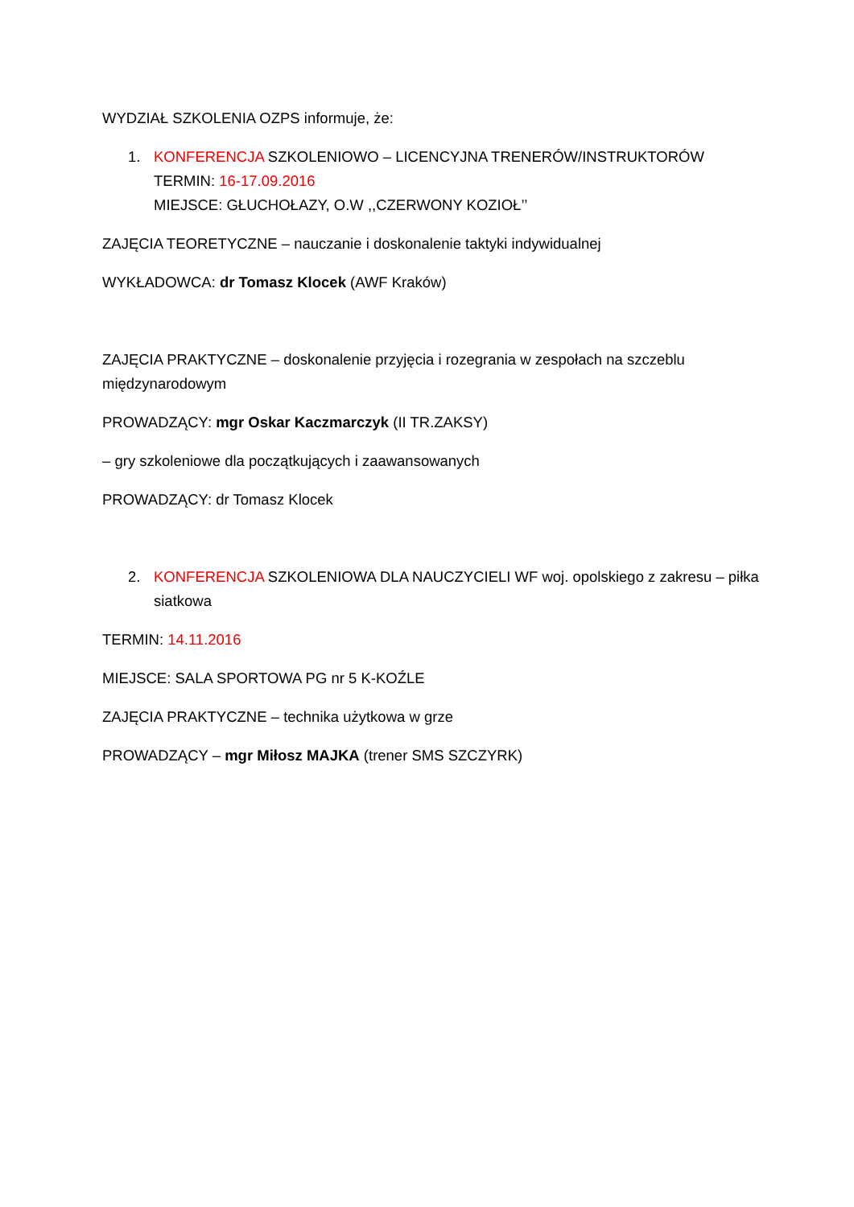WYDZIAŁ SZKOLENIA OZPS informuje, że:
1. KONFERENCJA SZKOLENIOWO – LICENCYJNA TRENERÓW/INSTRUKTORÓW
TERMIN: 16-17.09.2016
MIEJSCE: GŁUCHOŁAZY, O.W ,,CZERWONY KOZIOŁ’’
ZAJĘCIA TEORETYCZNE – nauczanie i doskonalenie taktyki indywidualnej
WYKŁADOWCA: dr Tomasz Klocek (AWF Kraków)
ZAJĘCIA PRAKTYCZNE – doskonalenie przyjęcia i rozegrania w zespołach na szczeblu międzynarodowym
PROWADZĄCY: mgr Oskar Kaczmarczyk (II TR.ZAKSY)
– gry szkoleniowe dla początkujących i zaawansowanych
PROWADZĄCY: dr Tomasz Klocek
2. KONFERENCJA SZKOLENIOWA DLA NAUCZYCIELI WF woj. opolskiego z zakresu – piłka siatkowa
TERMIN: 14.11.2016
MIEJSCE: SALA SPORTOWA PG nr 5 K-KOŹLE
ZAJĘCIA PRAKTYCZNE – technika użytkowa w grze
PROWADZĄCY – mgr Miłosz MAJKA (trener SMS SZCZYRK)